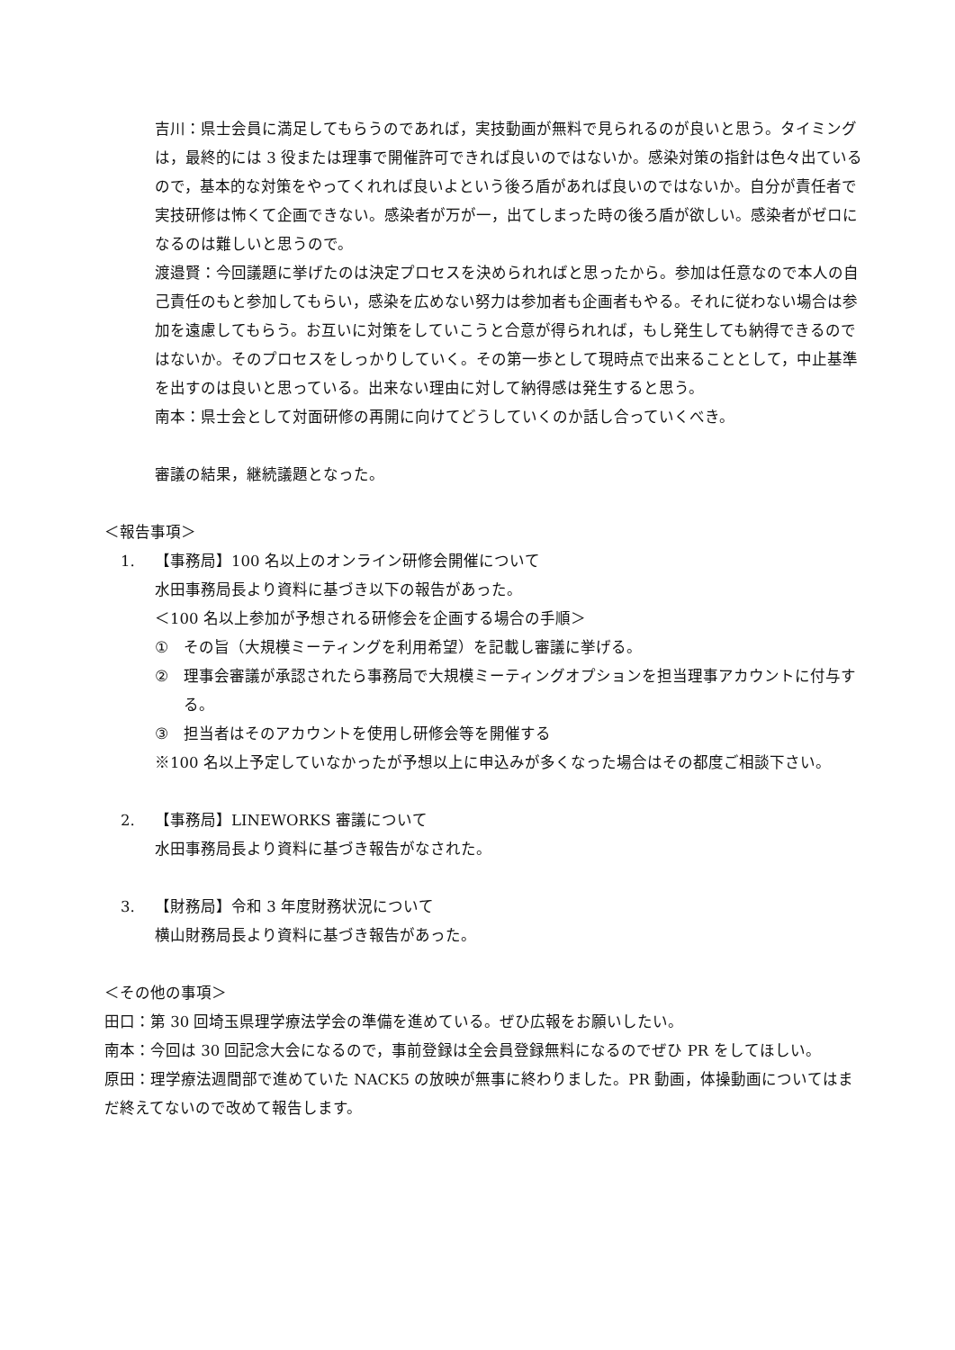吉川：県士会員に満足してもらうのであれば，実技動画が無料で見られるのが良いと思う。タイミングは，最終的には 3 役または理事で開催許可できれば良いのではないか。感染対策の指針は色々出ているので，基本的な対策をやってくれれば良いよという後ろ盾があれば良いのではないか。自分が責任者で実技研修は怖くて企画できない。感染者が万が一，出てしまった時の後ろ盾が欲しい。感染者がゼロになるのは難しいと思うので。
渡邉賢：今回議題に挙げたのは決定プロセスを決められればと思ったから。参加は任意なので本人の自己責任のもと参加してもらい，感染を広めない努力は参加者も企画者もやる。それに従わない場合は参加を遠慮してもらう。お互いに対策をしていこうと合意が得られれば，もし発生しても納得できるのではないか。そのプロセスをしっかりしていく。その第一歩として現時点で出来ることとして，中止基準を出すのは良いと思っている。出来ない理由に対して納得感は発生すると思う。
南本：県士会として対面研修の再開に向けてどうしていくのか話し合っていくべき。
審議の結果，継続議題となった。
＜報告事項＞
1. 【事務局】100 名以上のオンライン研修会開催について
水田事務局長より資料に基づき以下の報告があった。
＜100 名以上参加が予想される研修会を企画する場合の手順＞
① その旨（大規模ミーティングを利用希望）を記載し審議に挙げる。
② 理事会審議が承認されたら事務局で大規模ミーティングオプションを担当理事アカウントに付与する。
③ 担当者はそのアカウントを使用し研修会等を開催する
※100 名以上予定していなかったが予想以上に申込みが多くなった場合はその都度ご相談下さい。
2. 【事務局】LINEWORKS 審議について
水田事務局長より資料に基づき報告がなされた。
3. 【財務局】令和 3 年度財務状況について
横山財務局長より資料に基づき報告があった。
＜その他の事項＞
田口：第 30 回埼玉県理学療法学会の準備を進めている。ぜひ広報をお願いしたい。
南本：今回は 30 回記念大会になるので，事前登録は全会員登録無料になるのでぜひ PR をしてほしい。
原田：理学療法週間部で進めていた NACK5 の放映が無事に終わりました。PR 動画，体操動画についてはまだ終えてないので改めて報告します。